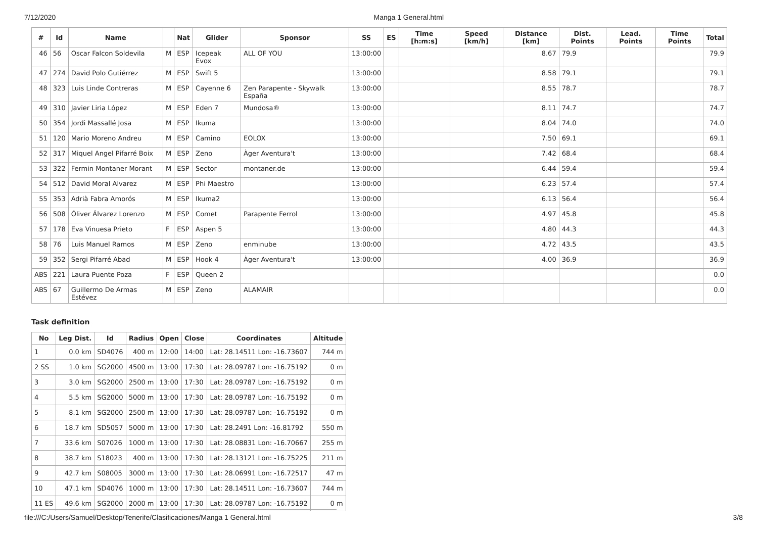7/12/2020 Manga 1 General.html
| # | Id | Name | | Nat | Glider | Sponsor | SS | ES | Time [h:m:s] | Speed [km/h] | Distance [km] | Dist. Points | Lead. Points | Time Points | Total |
| --- | --- | --- | --- | --- | --- | --- | --- | --- | --- | --- | --- | --- | --- | --- | --- |
| 46 | 56 | Oscar Falcon Soldevila | M | ESP | Icepeak Evox | ALL OF YOU | 13:00:00 | | | | 8.67 | 79.9 | | | 79.9 |
| 47 | 274 | David Polo Gutiérrez | M | ESP | Swift 5 | | 13:00:00 | | | | 8.58 | 79.1 | | | 79.1 |
| 48 | 323 | Luis Linde Contreras | M | ESP | Cayenne 6 | Zen Parapente - Skywalk España | 13:00:00 | | | | 8.55 | 78.7 | | | 78.7 |
| 49 | 310 | Javier Liria López | M | ESP | Eden 7 | Mundosa® | 13:00:00 | | | | 8.11 | 74.7 | | | 74.7 |
| 50 | 354 | Jordi Massallé Josa | M | ESP | Ikuma | | 13:00:00 | | | | 8.04 | 74.0 | | | 74.0 |
| 51 | 120 | Mario Moreno Andreu | M | ESP | Camino | EOLOX | 13:00:00 | | | | 7.50 | 69.1 | | | 69.1 |
| 52 | 317 | Miquel Angel Pifarré Boix | M | ESP | Zeno | Àger Aventura't | 13:00:00 | | | | 7.42 | 68.4 | | | 68.4 |
| 53 | 322 | Fermin Montaner Morant | M | ESP | Sector | montaner.de | 13:00:00 | | | | 6.44 | 59.4 | | | 59.4 |
| 54 | 512 | David Moral Alvarez | M | ESP | Phi Maestro | | 13:00:00 | | | | 6.23 | 57.4 | | | 57.4 |
| 55 | 353 | Adrià Fabra Amorós | M | ESP | Ikuma2 | | 13:00:00 | | | | 6.13 | 56.4 | | | 56.4 |
| 56 | 508 | Óliver Álvarez Lorenzo | M | ESP | Comet | Parapente Ferrol | 13:00:00 | | | | 4.97 | 45.8 | | | 45.8 |
| 57 | 178 | Eva Vinuesa Prieto | F | ESP | Aspen 5 | | 13:00:00 | | | | 4.80 | 44.3 | | | 44.3 |
| 58 | 76 | Luis Manuel Ramos | M | ESP | Zeno | enminube | 13:00:00 | | | | 4.72 | 43.5 | | | 43.5 |
| 59 | 352 | Sergi Pifarré Abad | M | ESP | Hook 4 | Àger Aventura't | 13:00:00 | | | | 4.00 | 36.9 | | | 36.9 |
| ABS | 221 | Laura Puente Poza | F | ESP | Queen 2 | | | | | | | | | | 0.0 |
| ABS | 67 | Guillermo De Armas Estévez | M | ESP | Zeno | ALAMAIR | | | | | | | | | 0.0 |
Task definition
| No | Leg Dist. | Id | Radius | Open | Close | Coordinates | Altitude |
| --- | --- | --- | --- | --- | --- | --- | --- |
| 1 | 0.0 km | SD4076 | 400 m | 12:00 | 14:00 | Lat: 28.14511 Lon: -16.73607 | 744 m |
| 2 SS | 1.0 km | SG2000 | 4500 m | 13:00 | 17:30 | Lat: 28.09787 Lon: -16.75192 | 0 m |
| 3 | 3.0 km | SG2000 | 2500 m | 13:00 | 17:30 | Lat: 28.09787 Lon: -16.75192 | 0 m |
| 4 | 5.5 km | SG2000 | 5000 m | 13:00 | 17:30 | Lat: 28.09787 Lon: -16.75192 | 0 m |
| 5 | 8.1 km | SG2000 | 2500 m | 13:00 | 17:30 | Lat: 28.09787 Lon: -16.75192 | 0 m |
| 6 | 18.7 km | SD5057 | 5000 m | 13:00 | 17:30 | Lat: 28.2491 Lon: -16.81792 | 550 m |
| 7 | 33.6 km | S07026 | 1000 m | 13:00 | 17:30 | Lat: 28.08831 Lon: -16.70667 | 255 m |
| 8 | 38.7 km | S18023 | 400 m | 13:00 | 17:30 | Lat: 28.13121 Lon: -16.75225 | 211 m |
| 9 | 42.7 km | S08005 | 3000 m | 13:00 | 17:30 | Lat: 28.06991 Lon: -16.72517 | 47 m |
| 10 | 47.1 km | SD4076 | 1000 m | 13:00 | 17:30 | Lat: 28.14511 Lon: -16.73607 | 744 m |
| 11 ES | 49.6 km | SG2000 | 2000 m | 13:00 | 17:30 | Lat: 28.09787 Lon: -16.75192 | 0 m |
file:///C:/Users/Samuel/Desktop/Tenerife/Clasificaciones/Manga 1 General.html 3/8